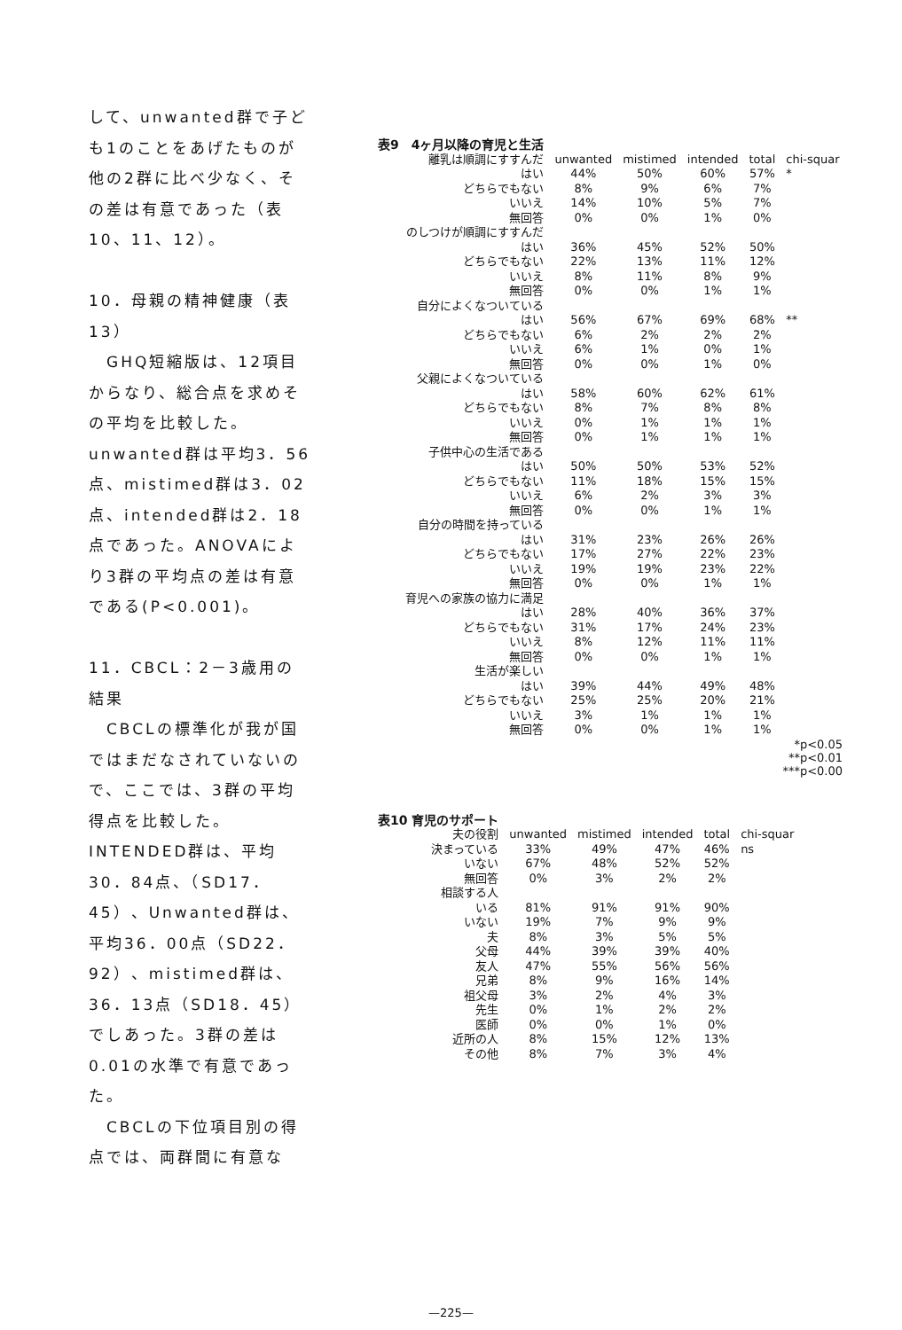して、unwanted群で子ども1のことをあげたものが他の2群に比べ少なく、その差は有意であった（表10、11、12）。
10．母親の精神健康（表13）
　GHQ短縮版は、12項目からなり、総合点を求めその平均を比較した。unwanted群は平均3．56点、mistimed群は3．02点、intended群は2．18点であった。ANOVAにより3群の平均点の差は有意である(P<0.001)。
11．CBCL：2－3歳用の結果
　CBCLの標準化が我が国ではまだなされていないので、ここでは、3群の平均得点を比較した。INTENDED群は、平均30．84点、（SD17．45）、Unwanted群は、平均36．00点（SD22．92）、mistimed群は、36．13点（SD18．45）でしあった。3群の差は0.01の水準で有意であった。
　CBCLの下位項目別の得点では、両群間に有意な
| 表9 4ヶ月以降の育児と生活 | | | | | |
| 離乳は順調にすすんだ | unwanted | mistimed | intended | total | chi-squar |
| はい | 44% | 50% | 60% | 57% | * |
| どちらでもない | 8% | 9% | 6% | 7% | |
| いいえ | 14% | 10% | 5% | 7% | |
| 無回答 | 0% | 0% | 1% | 0% | |
| のしつけが順調にすすんだ | | | | | |
| はい | 36% | 45% | 52% | 50% | |
| どちらでもない | 22% | 13% | 11% | 12% | |
| いいえ | 8% | 11% | 8% | 9% | |
| 無回答 | 0% | 0% | 1% | 1% | |
| 自分によくなついている | | | | | |
| はい | 56% | 67% | 69% | 68% | ** |
| どちらでもない | 6% | 2% | 2% | 2% | |
| いいえ | 6% | 1% | 0% | 1% | |
| 無回答 | 0% | 0% | 1% | 0% | |
| 父親によくなついている | | | | | |
| はい | 58% | 60% | 62% | 61% | |
| どちらでもない | 8% | 7% | 8% | 8% | |
| いいえ | 0% | 1% | 1% | 1% | |
| 無回答 | 0% | 1% | 1% | 1% | |
| 子供中心の生活である | | | | | |
| はい | 50% | 50% | 53% | 52% | |
| どちらでもない | 11% | 18% | 15% | 15% | |
| いいえ | 6% | 2% | 3% | 3% | |
| 無回答 | 0% | 0% | 1% | 1% | |
| 自分の時間を持っている | | | | | |
| はい | 31% | 23% | 26% | 26% | |
| どちらでもない | 17% | 27% | 22% | 23% | |
| いいえ | 19% | 19% | 23% | 22% | |
| 無回答 | 0% | 0% | 1% | 1% | |
| 育児への家族の協力に満足 | | | | | |
| はい | 28% | 40% | 36% | 37% | |
| どちらでもない | 31% | 17% | 24% | 23% | |
| いいえ | 8% | 12% | 11% | 11% | |
| 無回答 | 0% | 0% | 1% | 1% | |
| 生活が楽しい | | | | | |
| はい | 39% | 44% | 49% | 48% | |
| どちらでもない | 25% | 25% | 20% | 21% | |
| いいえ | 3% | 1% | 1% | 1% | |
| 無回答 | 0% | 0% | 1% | 1% | |
*p<0.05
**p<0.01
***p<0.00
| 表10 育児のサポート | | | | | |
| 夫の役割 | unwanted | mistimed | intended | total | chi-squar |
| 決まっている | 33% | 49% | 47% | 46% | ns |
| いない | 67% | 48% | 52% | 52% | |
| 無回答 | 0% | 3% | 2% | 2% | |
| 相談する人 | | | | | |
| いる | 81% | 91% | 91% | 90% | |
| いない | 19% | 7% | 9% | 9% | |
| 夫 | 8% | 3% | 5% | 5% | |
| 父母 | 44% | 39% | 39% | 40% | |
| 友人 | 47% | 55% | 56% | 56% | |
| 兄弟 | 8% | 9% | 16% | 14% | |
| 祖父母 | 3% | 2% | 4% | 3% | |
| 先生 | 0% | 1% | 2% | 2% | |
| 医師 | 0% | 0% | 1% | 0% | |
| 近所の人 | 8% | 15% | 12% | 13% | |
| その他 | 8% | 7% | 3% | 4% | |
—225—